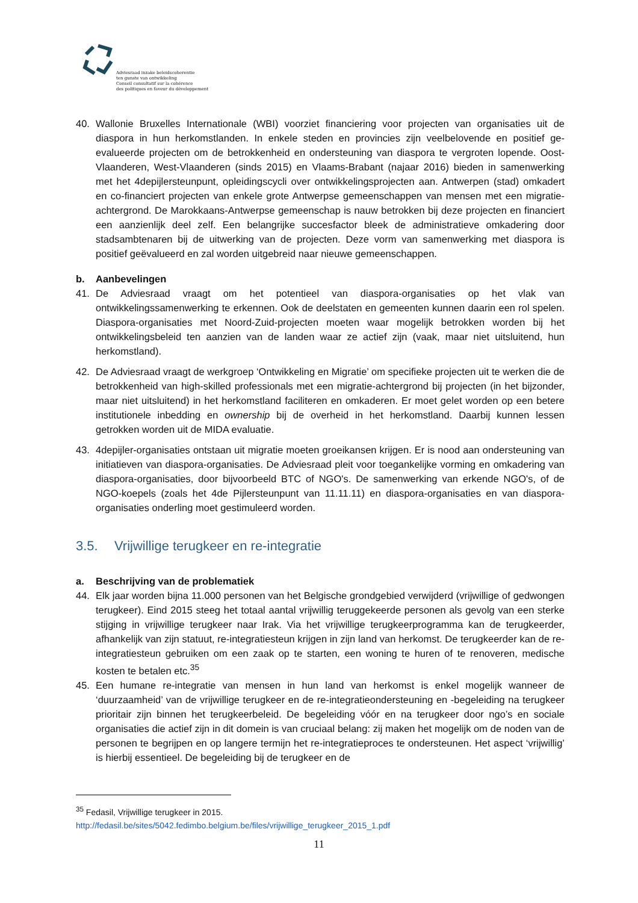Adviesraad inzake beleidscoherentie
ten gunste van ontwikkeling
Conseil consultatif sur la cohérence
des politiques en faveur du développement
40. Wallonie Bruxelles Internationale (WBI) voorziet financiering voor projecten van organisaties uit de diaspora in hun herkomstlanden. In enkele steden en provincies zijn veelbelovende en positief ge-evalueerde projecten om de betrokkenheid en ondersteuning van diaspora te vergroten lopende. Oost-Vlaanderen, West-Vlaanderen (sinds 2015) en Vlaams-Brabant (najaar 2016) bieden in samenwerking met het 4depijlersteunpunt, opleidingscycli over ontwikkelingsprojecten aan. Antwerpen (stad) omkadert en co-financiert projecten van enkele grote Antwerpse gemeenschappen van mensen met een migratie-achtergrond. De Marokkaans-Antwerpse gemeenschap is nauw betrokken bij deze projecten en financiert een aanzienlijk deel zelf. Een belangrijke succesfactor bleek de administratieve omkadering door stadsambtenaren bij de uitwerking van de projecten. Deze vorm van samenwerking met diaspora is positief geëvalueerd en zal worden uitgebreid naar nieuwe gemeenschappen.
b. Aanbevelingen
41. De Adviesraad vraagt om het potentieel van diaspora-organisaties op het vlak van ontwikkelingssamenwerking te erkennen. Ook de deelstaten en gemeenten kunnen daarin een rol spelen. Diaspora-organisaties met Noord-Zuid-projecten moeten waar mogelijk betrokken worden bij het ontwikkelingsbeleid ten aanzien van de landen waar ze actief zijn (vaak, maar niet uitsluitend, hun herkomstland).
42. De Adviesraad vraagt de werkgroep ‘Ontwikkeling en Migratie’ om specifieke projecten uit te werken die de betrokkenheid van high-skilled professionals met een migratie-achtergrond bij projecten (in het bijzonder, maar niet uitsluitend) in het herkomstland faciliteren en omkaderen. Er moet gelet worden op een betere institutionele inbedding en ownership bij de overheid in het herkomstland. Daarbij kunnen lessen getrokken worden uit de MIDA evaluatie.
43. 4depijler-organisaties ontstaan uit migratie moeten groeikansen krijgen. Er is nood aan ondersteuning van initiatieven van diaspora-organisaties. De Adviesraad pleit voor toegankelijke vorming en omkadering van diaspora-organisaties, door bijvoorbeeld BTC of NGO's. De samenwerking van erkende NGO's, of de NGO-koepels (zoals het 4de Pijlersteunpunt van 11.11.11) en diaspora-organisaties en van diaspora-organisaties onderling moet gestimuleerd worden.
3.5. Vrijwillige terugkeer en re-integratie
a. Beschrijving van de problematiek
44. Elk jaar worden bijna 11.000 personen van het Belgische grondgebied verwijderd (vrijwillige of gedwongen terugkeer). Eind 2015 steeg het totaal aantal vrijwillig teruggekeerde personen als gevolg van een sterke stijging in vrijwillige terugkeer naar Irak. Via het vrijwillige terugkeerprogramma kan de terugkeerder, afhankelijk van zijn statuut, re-integratiesteun krijgen in zijn land van herkomst. De terugkeerder kan de re-integratiesteun gebruiken om een zaak op te starten, een woning te huren of te renoveren, medische kosten te betalen etc.<sup>35</sup>
45. Een humane re-integratie van mensen in hun land van herkomst is enkel mogelijk wanneer de ‘duurzaamheid’ van de vrijwillige terugkeer en de re-integratieondersteuning en -begeleiding na terugkeer prioritair zijn binnen het terugkeerbeleid. De begeleiding vóór en na terugkeer door ngo’s en sociale organisaties die actief zijn in dit domein is van cruciaal belang: zij maken het mogelijk om de noden van de personen te begrijpen en op langere termijn het re-integratieproces te ondersteunen. Het aspect ‘vrijwillig’ is hierbij essentieel. De begeleiding bij de terugkeer en de
<sup>35</sup> Fedasil, Vrijwillige terugkeer in 2015.
http://fedasil.be/sites/5042.fedimbo.belgium.be/files/vrijwillige_terugkeer_2015_1.pdf
11